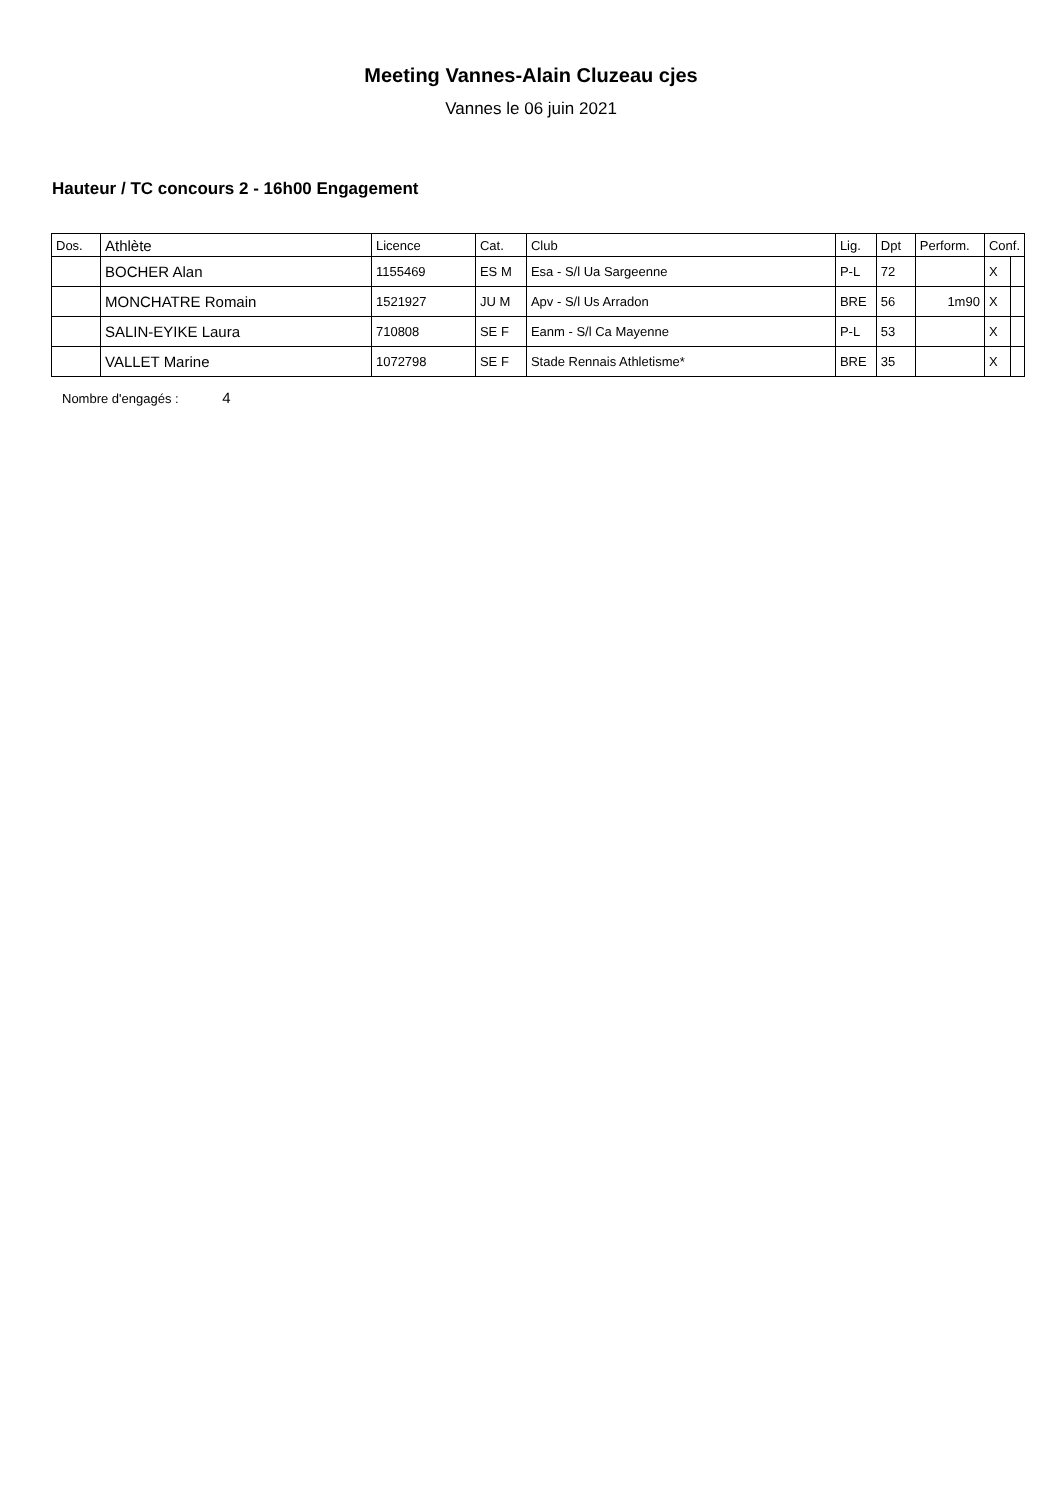Meeting Vannes-Alain Cluzeau cjes
Vannes le 06 juin 2021
Hauteur / TC concours 2 - 16h00 Engagement
| Dos. | Athlète | Licence | Cat. | Club | Lig. | Dpt | Perform. | Conf. | |
| --- | --- | --- | --- | --- | --- | --- | --- | --- | --- |
| | BOCHER Alan | 1155469 | ES M | Esa - S/l Ua Sargeenne | P-L | 72 | | X | |
| | MONCHATRE Romain | 1521927 | JU M | Apv - S/l Us Arradon | BRE | 56 | 1m90 | X | |
| | SALIN-EYIKE Laura | 710808 | SE F | Eanm - S/l Ca Mayenne | P-L | 53 | | X | |
| | VALLET Marine | 1072798 | SE F | Stade Rennais Athletisme* | BRE | 35 | | X | |
Nombre d'engagés : 4